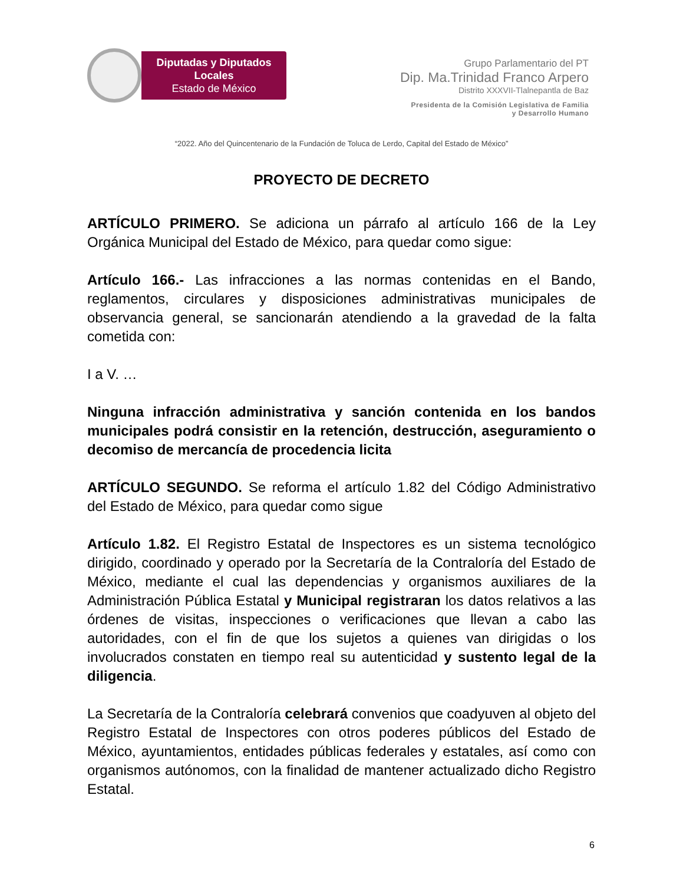Diputadas y Diputados Locales
Estado de México
Grupo Parlamentario del PT
Dip. Ma.Trinidad Franco Arpero
Distrito XXXVII-Tlalnepantla de Baz
Presidenta de la Comisión Legislativa de Familia
y Desarrollo Humano
“2022. Año del Quincentenario de la Fundación de Toluca de Lerdo, Capital del Estado de México”
PROYECTO DE DECRETO
ARTÍCULO PRIMERO. Se adiciona un párrafo al artículo 166 de la Ley Orgánica Municipal del Estado de México, para quedar como sigue:
Artículo 166.- Las infracciones a las normas contenidas en el Bando, reglamentos, circulares y disposiciones administrativas municipales de observancia general, se sancionarán atendiendo a la gravedad de la falta cometida con:
I a V. …
Ninguna infracción administrativa y sanción contenida en los bandos municipales podrá consistir en la retención, destrucción, aseguramiento o decomiso de mercancía de procedencia licita
ARTÍCULO SEGUNDO. Se reforma el artículo 1.82 del Código Administrativo del Estado de México, para quedar como sigue
Artículo 1.82. El Registro Estatal de Inspectores es un sistema tecnológico dirigido, coordinado y operado por la Secretaría de la Contraloría del Estado de México, mediante el cual las dependencias y organismos auxiliares de la Administración Pública Estatal y Municipal registraran los datos relativos a las órdenes de visitas, inspecciones o verificaciones que llevan a cabo las autoridades, con el fin de que los sujetos a quienes van dirigidas o los involucrados constaten en tiempo real su autenticidad y sustento legal de la diligencia.
La Secretaría de la Contraloría celebrará convenios que coadyuven al objeto del Registro Estatal de Inspectores con otros poderes públicos del Estado de México, ayuntamientos, entidades públicas federales y estatales, así como con organismos autónomos, con la finalidad de mantener actualizado dicho Registro Estatal.
6